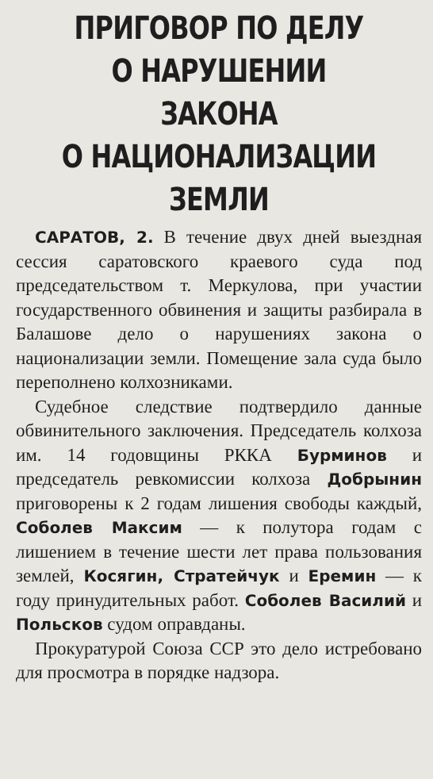ПРИГОВОР ПО ДЕЛУ
О НАРУШЕНИИ ЗАКОНА
О НАЦИОНАЛИЗАЦИИ ЗЕМЛИ
САРАТОВ, 2. В течение двух дней выездная сессия саратовского краевого суда под председательством т. Меркулова, при участии государственного обвинения и защиты разбирала в Балашове дело о нарушениях закона о национализации земли. Помещение зала суда было переполнено колхозниками.
Судебное следствие подтвердило данные обвинительного заключения. Председатель колхоза им. 14 годовщины РККА Бурминов и председатель ревкомиссии колхоза Добрынин приговорены к 2 годам лишения свободы каждый, Соболев Максим — к полутора годам с лишением в течение шести лет права пользования землей, Косягин, Стратейчук и Еремин — к году принудительных работ. Соболев Василий и Польсков судом оправданы.
Прокуратурой Союза ССР это дело истребовано для просмотра в порядке надзора.